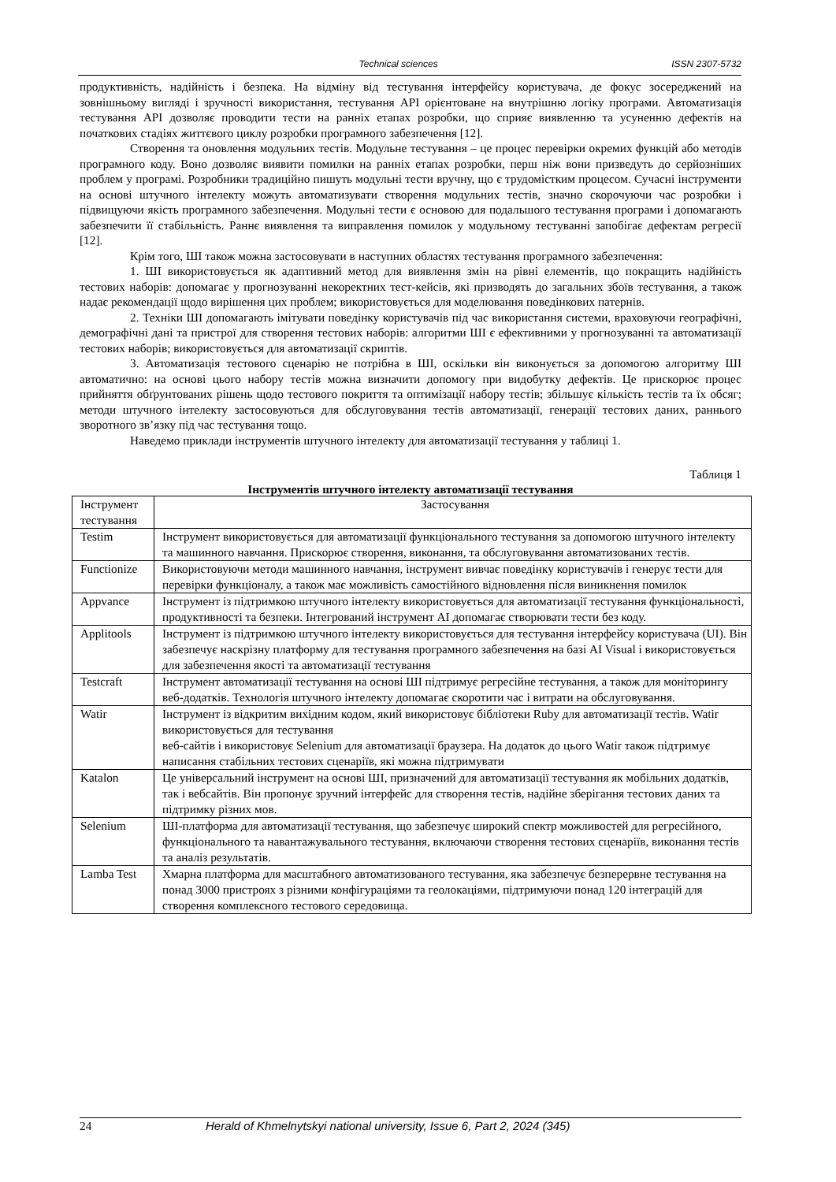Technical sciences ISSN 2307-5732
продуктивність, надійність і безпека. На відміну від тестування інтерфейсу користувача, де фокус зосереджений на зовнішньому вигляді і зручності використання, тестування API орієнтоване на внутрішню логіку програми. Автоматизація тестування API дозволяє проводити тести на ранніх етапах розробки, що сприяє виявленню та усуненню дефектів на початкових стадіях життєвого циклу розробки програмного забезпечення [12].
Створення та оновлення модульних тестів. Модульне тестування – це процес перевірки окремих функцій або методів програмного коду. Воно дозволяє виявити помилки на ранніх етапах розробки, перш ніж вони призведуть до серйозніших проблем у програмі. Розробники традиційно пишуть модульні тести вручну, що є трудомістким процесом. Сучасні інструменти на основі штучного інтелекту можуть автоматизувати створення модульних тестів, значно скорочуючи час розробки і підвищуючи якість програмного забезпечення. Модульні тести є основою для подальшого тестування програми і допомагають забезпечити її стабільність. Раннє виявлення та виправлення помилок у модульному тестуванні запобігає дефектам регресії [12].
Крім того, ШІ також можна застосовувати в наступних областях тестування програмного забезпечення:
1. ШІ використовується як адаптивний метод для виявлення змін на рівні елементів, що покращить надійність тестових наборів: допомагає у прогнозуванні некоректних тест-кейсів, які призводять до загальних збоїв тестування, а також надає рекомендації щодо вирішення цих проблем; використовується для моделювання поведінкових патернів.
2. Техніки ШІ допомагають імітувати поведінку користувачів під час використання системи, враховуючи географічні, демографічні дані та пристрої для створення тестових наборів: алгоритми ШІ є ефективними у прогнозуванні та автоматизації тестових наборів; використовується для автоматизації скриптів.
3. Автоматизація тестового сценарію не потрібна в ШІ, оскільки він виконується за допомогою алгоритму ШІ автоматично: на основі цього набору тестів можна визначити допомогу при видобутку дефектів. Це прискорює процес прийняття обґрунтованих рішень щодо тестового покриття та оптимізації набору тестів; збільшує кількість тестів та їх обсяг; методи штучного інтелекту застосовуються для обслуговування тестів автоматизації, генерації тестових даних, раннього зворотного зв’язку під час тестування тощо.
Наведемо приклади інструментів штучного інтелекту для автоматизації тестування у таблиці 1.
Таблиця 1
Інструментів штучного інтелекту автоматизації тестування
| Інструмент тестування | Застосування |
| Testim | Інструмент використовується для автоматизації функціонального тестування за допомогою штучного інтелекту та машинного навчання. Прискорює створення, виконання, та обслуговування автоматизованих тестів. |
| Functionize | Використовуючи методи машинного навчання, інструмент вивчає поведінку користувачів і генерує тести для перевірки функціоналу, а також має можливість самостійного відновлення після виникнення помилок |
| Appvance | Інструмент із підтримкою штучного інтелекту використовується для автоматизації тестування функціональності, продуктивності та безпеки. Інтегрований інструмент AI допомагає створювати тести без коду. |
| Applitools | Інструмент із підтримкою штучного інтелекту використовується для тестування інтерфейсу користувача (UI). Він забезпечує наскрізну платформу для тестування програмного забезпечення на базі AI Visual і використовується для забезпечення якості та автоматизації тестування |
| Testcraft | Інструмент автоматизації тестування на основі ШІ підтримує регресійне тестування, а також для моніторингу веб-додатків. Технологія штучного інтелекту допомагає скоротити час і витрати на обслуговування. |
| Watir | Інструмент із відкритим вихідним кодом, який використовує бібліотеки Ruby для автоматизації тестів. Watir використовується для тестування веб-сайтів і використовує Selenium для автоматизації браузера. На додаток до цього Watir також підтримує написання стабільних тестових сценаріїв, які можна підтримувати |
| Katalon | Це універсальний інструмент на основі ШІ, призначений для автоматизації тестування як мобільних додатків, так і вебсайтів. Він пропонує зручний інтерфейс для створення тестів, надійне зберігання тестових даних та підтримку різних мов. |
| Selenium | ШІ-платформа для автоматизації тестування, що забезпечує широкий спектр можливостей для регресійного, функціонального та навантажувального тестування, включаючи створення тестових сценаріїв, виконання тестів та аналіз результатів. |
| Lamba Test | Хмарна платформа для масштабного автоматизованого тестування, яка забезпечує безперервне тестування на понад 3000 пристроях з різними конфігураціями та геолокаціями, підтримуючи понад 120 інтеграцій для створення комплексного тестового середовища. |
24 Herald of Khmelnytskyi national university, Issue 6, Part 2, 2024 (345)